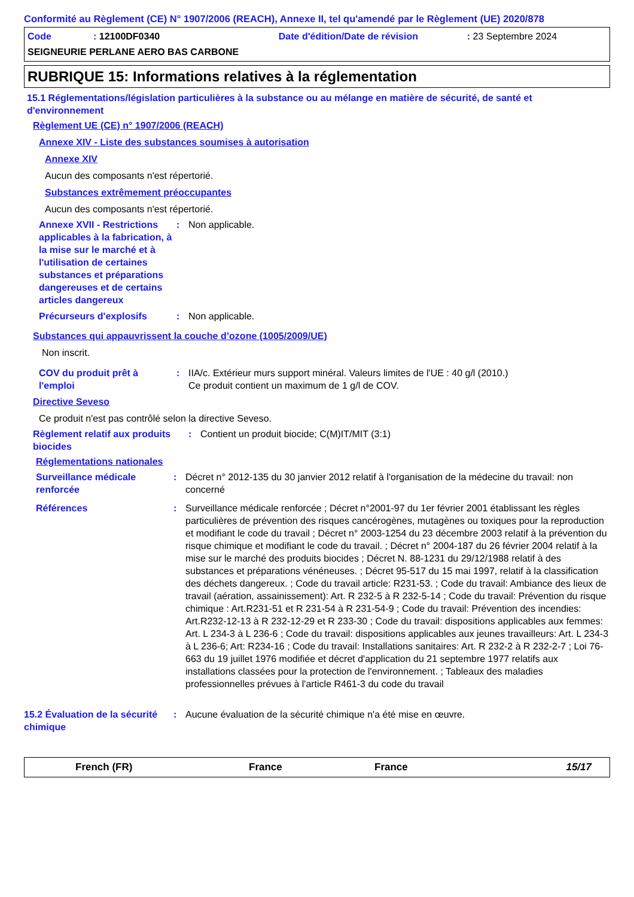Conformité au Règlement (CE) N° 1907/2006 (REACH), Annexe II, tel qu'amendé par le Règlement (UE) 2020/878
Code: 12100DF0340 Date d'édition/Date de révision: 23 Septembre 2024
SEIGNEURIE PERLANE AERO BAS CARBONE
RUBRIQUE 15: Informations relatives à la réglementation
15.1 Réglementations/législation particulières à la substance ou au mélange en matière de sécurité, de santé et d'environnement
Règlement UE (CE) n° 1907/2006 (REACH)
Annexe XIV - Liste des substances soumises à autorisation
Annexe XIV
Aucun des composants n'est répertorié.
Substances extrêmement préoccupantes
Aucun des composants n'est répertorié.
Annexe XVII - Restrictions applicables à la fabrication, à la mise sur le marché et à l'utilisation de certaines substances et préparations dangereuses et de certains articles dangereux
: Non applicable.
Précurseurs d'explosifs : Non applicable.
Substances qui appauvrissent la couche d’ozone (1005/2009/UE)
Non inscrit.
COV du produit prêt à l'emploi
: IIA/c. Extérieur murs support minéral. Valeurs limites de l'UE : 40 g/l (2010.)
Ce produit contient un maximum de 1 g/l de COV.
Directive Seveso
Ce produit n'est pas contrôlé selon la directive Seveso.
Règlement relatif aux produits biocides
: Contient un produit biocide; C(M)IT/MIT (3:1)
Réglementations nationales
Surveillance médicale renforcée
: Décret n° 2012-135 du 30 janvier 2012 relatif à l'organisation de la médecine du travail: non concerné
Références : Surveillance médicale renforcée ; Décret n°2001-97 du 1er février 2001 établissant les règles particulières de prévention des risques cancérogènes, mutagènes ou toxiques pour la reproduction et modifiant le code du travail ; Décret n° 2003-1254 du 23 décembre 2003 relatif à la prévention du risque chimique et modifiant le code du travail. ; Décret n° 2004-187 du 26 février 2004 relatif à la mise sur le marché des produits biocides ; Décret N. 88-1231 du 29/12/1988 relatif à des substances et préparations vénéneuses. ; Décret 95-517 du 15 mai 1997, relatif à la classification des déchets dangereux. ; Code du travail article: R231-53. ; Code du travail: Ambiance des lieux de travail (aération, assainissement): Art. R 232-5 à R 232-5-14 ; Code du travail: Prévention du risque chimique : Art.R231-51 et R 231-54 à R 231-54-9 ; Code du travail: Prévention des incendies: Art.R232-12-13 à R 232-12-29 et R 233-30 ; Code du travail: dispositions applicables aux femmes: Art. L 234-3 à L 236-6 ; Code du travail: dispositions applicables aux jeunes travailleurs: Art. L 234-3 à L 236-6; Art: R234-16 ; Code du travail: Installations sanitaires: Art. R 232-2 à R 232-2-7 ; Loi 76-663 du 19 juillet 1976 modifiée et décret d'application du 21 septembre 1977 relatifs aux installations classées pour la protection de l'environnement. ; Tableaux des maladies professionnelles prévues à l'article R461-3 du code du travail
15.2 Évaluation de la sécurité chimique
: Aucune évaluation de la sécurité chimique n'a été mise en œuvre.
French (FR) France France 15/17